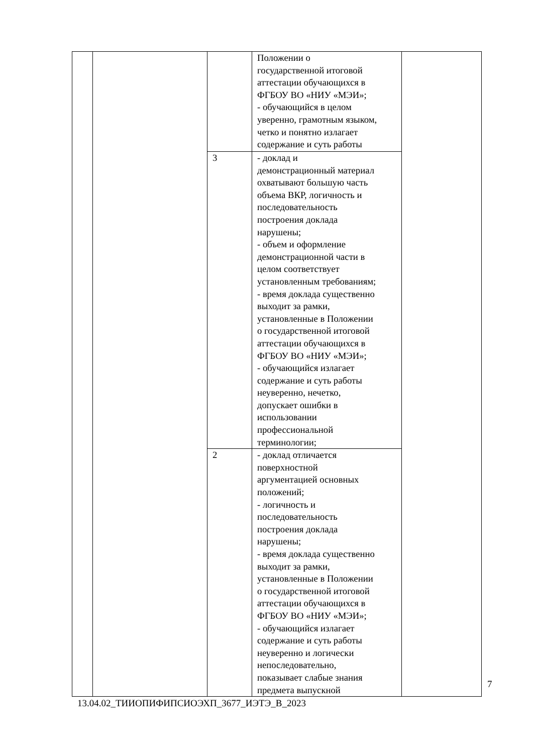| | | | Положении о государственной итоговой аттестации обучающихся в ФГБОУ ВО «НИУ «МЭИ»; - обучающийся в целом уверенно, грамотным языком, четко и понятно излагает содержание и суть работы | |
| | | 3 | - доклад и демонстрационный материал охватывают большую часть объема ВКР, логичность и последовательность построения доклада нарушены; - объем и оформление демонстрационной части в целом соответствует установленным требованиям; - время доклада существенно выходит за рамки, установленные в Положении о государственной итоговой аттестации обучающихся в ФГБОУ ВО «НИУ «МЭИ»; - обучающийся излагает содержание и суть работы неуверенно, нечетко, допускает ошибки в использовании профессиональной терминологии; | |
| | | 2 | - доклад отличается поверхностной аргументацией основных положений; - логичность и последовательность построения доклада нарушены; - время доклада существенно выходит за рамки, установленные в Положении о государственной итоговой аттестации обучающихся в ФГБОУ ВО «НИУ «МЭИ»; - обучающийся излагает содержание и суть работы неуверенно и логически непоследовательно, показывает слабые знания предмета выпускной | |
7
13.04.02_ТИИОПИФИПСИОЭХП_3677_ИЭТЭ_В_2023